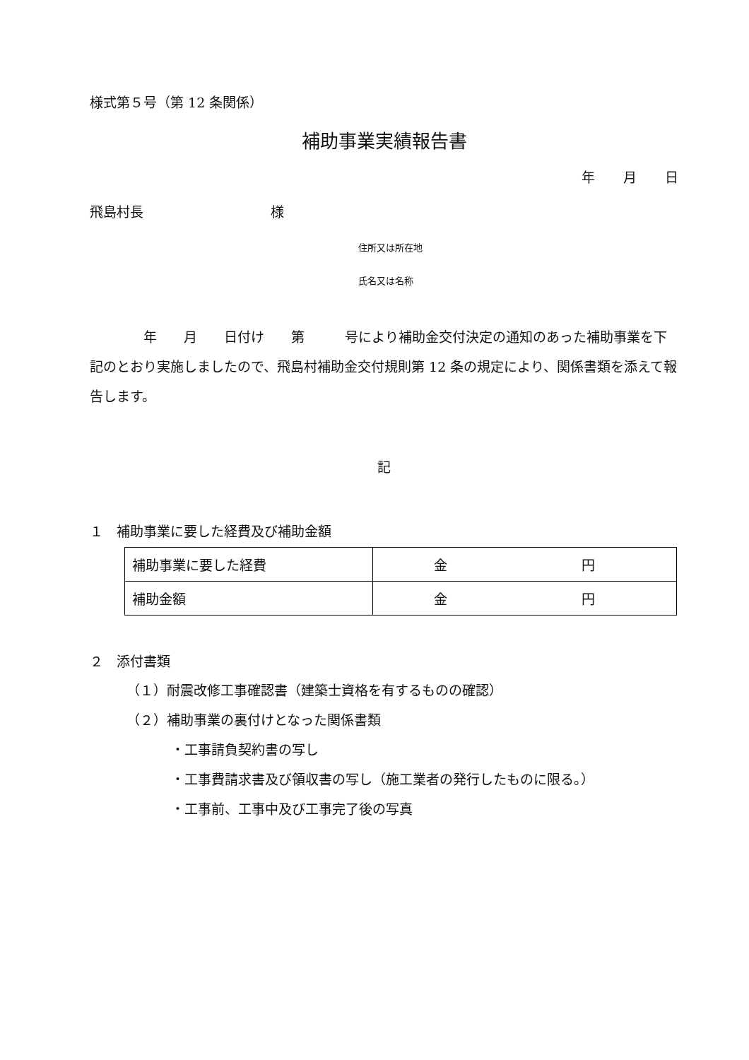様式第５号（第 12 条関係）
補助事業実績報告書
年 月 日
飛島村長 様
住所又は所在地
氏名又は名称
　　　　年　　月　　日付け　　第　　　号により補助金交付決定の通知のあった補助事業を下記のとおり実施しましたので、飛島村補助金交付規則第 12 条の規定により、関係書類を添えて報告します。
記
１　補助事業に要した経費及び補助金額
| 補助事業に要した経費 | 金 円 |
| 補助金額 | 金 円 |
２　添付書類
（１）耐震改修工事確認書（建築士資格を有するものの確認）
（２）補助事業の裏付けとなった関係書類
・工事請負契約書の写し
・工事費請求書及び領収書の写し（施工業者の発行したものに限る。）
・工事前、工事中及び工事完了後の写真